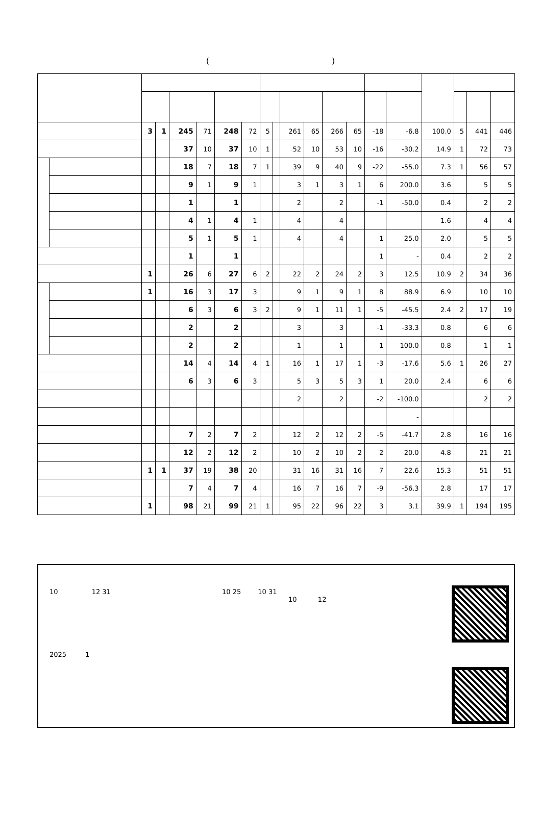( )
| | | 3 | 1 | 245 | 71 | 248 | 72 | 5 | | 261 | 65 | 266 | 65 | -18 | -6.8 | 100.0 | 5 | 441 | 446 |
| | | | | 37 | 10 | 37 | 10 | 1 | | 52 | 10 | 53 | 10 | -16 | -30.2 | 14.9 | 1 | 72 | 73 |
| | | | | 18 | 7 | 18 | 7 | 1 | | 39 | 9 | 40 | 9 | -22 | -55.0 | 7.3 | 1 | 56 | 57 |
| | | | | 9 | 1 | 9 | 1 | | | 3 | 1 | 3 | 1 | 6 | 200.0 | 3.6 | | 5 | 5 |
| | | | | 1 | | 1 | | | | 2 | | 2 | | -1 | -50.0 | 0.4 | | 2 | 2 |
| | | | | 4 | 1 | 4 | 1 | | | 4 | | 4 | | | | 1.6 | | 4 | 4 |
| | | | | 5 | 1 | 5 | 1 | | | 4 | | 4 | | 1 | 25.0 | 2.0 | | 5 | 5 |
| | | | | 1 | | 1 | | | | | | | | 1 | - | 0.4 | | 2 | 2 |
| | | 1 | | 26 | 6 | 27 | 6 | 2 | | 22 | 2 | 24 | 2 | 3 | 12.5 | 10.9 | 2 | 34 | 36 |
| | | 1 | | 16 | 3 | 17 | 3 | | | 9 | 1 | 9 | 1 | 8 | 88.9 | 6.9 | | 10 | 10 |
| | | | | 6 | 3 | 6 | 3 | 2 | | 9 | 1 | 11 | 1 | -5 | -45.5 | 2.4 | 2 | 17 | 19 |
| | | | | 2 | | 2 | | | | 3 | | 3 | | -1 | -33.3 | 0.8 | | 6 | 6 |
| | | | | 2 | | 2 | | | | 1 | | 1 | | 1 | 100.0 | 0.8 | | 1 | 1 |
| | | | | 14 | 4 | 14 | 4 | 1 | | 16 | 1 | 17 | 1 | -3 | -17.6 | 5.6 | 1 | 26 | 27 |
| | | | | 6 | 3 | 6 | 3 | | | 5 | 3 | 5 | 3 | 1 | 20.0 | 2.4 | | 6 | 6 |
| | | | | | | | | | | 2 | | 2 | | -2 | -100.0 | | | 2 | 2 |
| | | | | | | | | | | | | | | | - | | | | |
| | | | | 7 | 2 | 7 | 2 | | | 12 | 2 | 12 | 2 | -5 | -41.7 | 2.8 | | 16 | 16 |
| | | | | 12 | 2 | 12 | 2 | | | 10 | 2 | 10 | 2 | 2 | 20.0 | 4.8 | | 21 | 21 |
| | | 1 | 1 | 37 | 19 | 38 | 20 | | | 31 | 16 | 31 | 16 | 7 | 22.6 | 15.3 | | 51 | 51 |
| | | | | 7 | 4 | 7 | 4 | | | 16 | 7 | 16 | 7 | -9 | -56.3 | 2.8 | | 17 | 17 |
| | | 1 | | 98 | 21 | 99 | 21 | 1 | | 95 | 22 | 96 | 22 | 3 | 3.1 | 39.9 | 1 | 194 | 195 |
10 12 31
10 25 10 31
10 12
2025 1